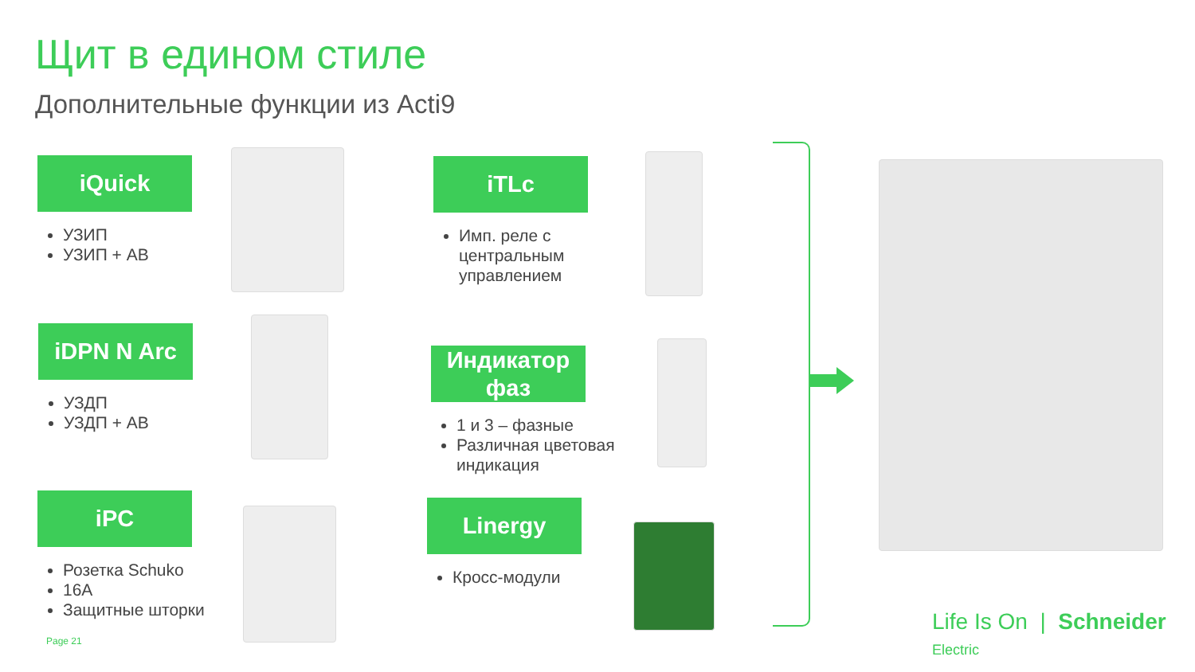Щит в едином стиле
Дополнительные функции из Acti9
iQuick
УЗИП
УЗИП + АВ
iDPN N Arc
УЗДП
УЗДП + АВ
iPC
Розетка Schuko
16A
Защитные шторки
iTLc
Имп. реле с
центральным
управлением
Индикатор
фаз
1 и 3 – фазные
Различная цветовая
индикация
Linergy
Кросс-модули
Page 21
Life Is On | Schneider Electric